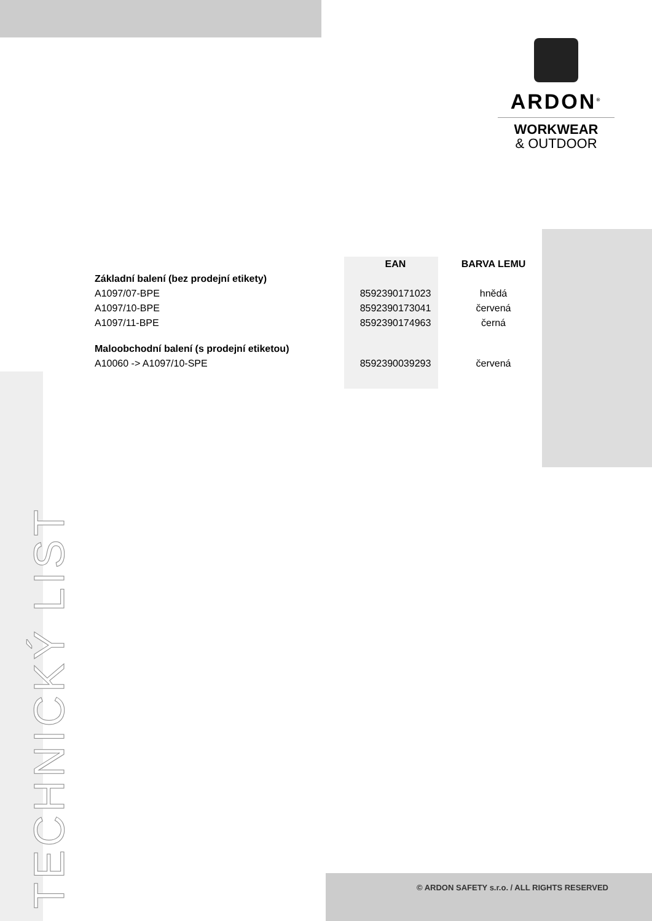ARDON<sup>®</sup>
WORKWEAR
& OUTDOOR
| | EAN | BARVA LEMU |
| --- | --- | --- |
| Základní balení (bez prodejní etikety) | | |
| A1097/07-BPE | 8592390171023 | hnědá |
| A1097/10-BPE | 8592390173041 | červená |
| A1097/11-BPE | 8592390174963 | černá |
| Maloobchodní balení (s prodejní etiketou) | | |
| A10060 -> A1097/10-SPE | 8592390039293 | červená |
TECHNICKÝ LIST
© ARDON SAFETY s.r.o. / ALL RIGHTS RESERVED